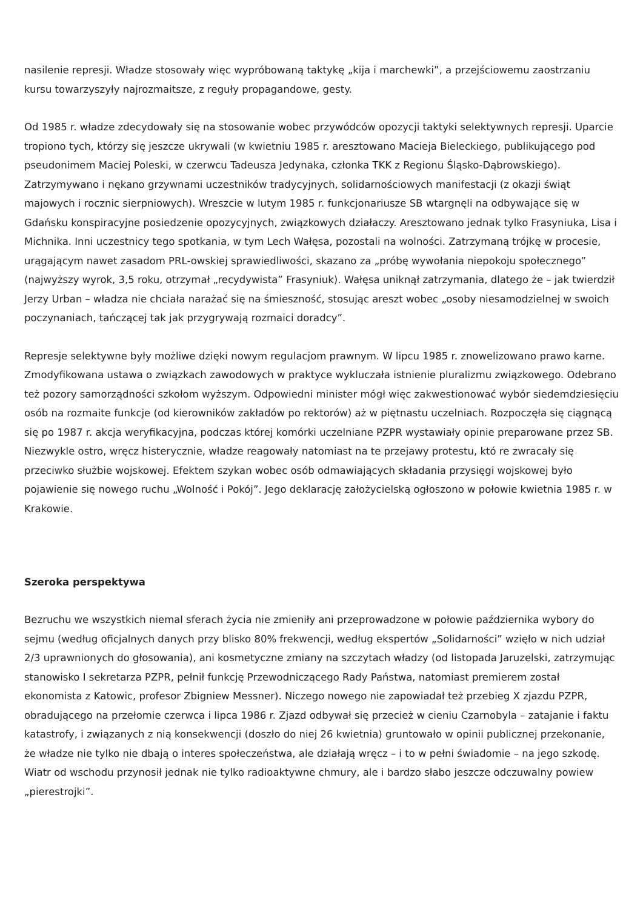nasilenie represji. Władze stosowały więc wypróbowaną taktykę „kija i marchewki”, a przejściowemu zaostrzaniu kursu towarzyszyły najrozmaitsze, z reguły propagandowe, gesty.
Od 1985 r. władze zdecydowały się na stosowanie wobec przywódców opozycji taktyki selektywnych represji. Uparcie tropiono tych, którzy się jeszcze ukrywali (w kwietniu 1985 r. aresztowano Macieja Bieleckiego, publikującego pod pseudonimem Maciej Poleski, w czerwcu Tadeusza Jedynaka, członka TKK z Regionu Śląsko-Dąbrowskiego). Zatrzymywano i nękano grzywnami uczestników tradycyjnych, solidarnościowych manifestacji (z okazji świąt majowych i rocznic sierpniowych). Wreszcie w lutym 1985 r. funkcjonariusze SB wtargnęli na odbywające się w Gdańsku konspiracyjne posiedzenie opozycyjnych, związkowych działaczy. Aresztowano jednak tylko Frasyniuka, Lisa i Michnika. Inni uczestnicy tego spotkania, w tym Lech Wałęsa, pozostali na wolności. Zatrzymaną trójkę w procesie, urągającym nawet zasadom PRL-owskiej sprawiedliwości, skazano za „próbę wywołania niepokoju społecznego” (najwyższy wyrok, 3,5 roku, otrzymał „recydywista” Frasyniuk). Wałęsa uniknął zatrzymania, dlatego że – jak twierdził Jerzy Urban – władza nie chciała narażać się na śmieszność, stosując areszt wobec „osoby niesamodzielnej w swoich poczynaniach, tańczącej tak jak przygrywają rozmaici doradcy”.
Represje selektywne były możliwe dzięki nowym regulacjom prawnym. W lipcu 1985 r. znowelizowano prawo karne. Zmodyfikowana ustawa o związkach zawodowych w praktyce wykluczała istnienie pluralizmu związkowego. Odebrano też pozory samorządności szkołom wyższym. Odpowiedni minister mógł więc zakwestionować wybór siedemdziesięciu osób na rozmaite funkcje (od kierowników zakładów po rektorów) aż w piętnastu uczelniach. Rozpoczęła się ciągnącą się po 1987 r. akcja weryfikacyjna, podczas której komórki uczelniane PZPR wystawiały opinie preparowane przez SB. Niezwykle ostro, wręcz histerycznie, władze reagowały natomiast na te przejawy protestu, któ re zwracały się przeciwko służbie wojskowej. Efektem szykan wobec osób odmawiających składania przysięgi wojskowej było pojawienie się nowego ruchu „Wolność i Pokój”. Jego deklarację założycielską ogłoszono w połowie kwietnia 1985 r. w Krakowie.
Szeroka perspektywa
Bezruchu we wszystkich niemal sferach życia nie zmieniły ani przeprowadzone w połowie października wybory do sejmu (według oficjalnych danych przy blisko 80% frekwencji, według ekspertów „Solidarności” wzięło w nich udział 2/3 uprawnionych do głosowania), ani kosmetyczne zmiany na szczytach władzy (od listopada Jaruzelski, zatrzymując stanowisko I sekretarza PZPR, pełnił funkcję Przewodniczącego Rady Państwa, natomiast premierem został ekonomista z Katowic, profesor Zbigniew Messner). Niczego nowego nie zapowiadał też przebieg X zjazdu PZPR, obradującego na przełomie czerwca i lipca 1986 r. Zjazd odbywał się przecież w cieniu Czarnobyla – zatajanie i faktu katastrofy, i związanych z nią konsekwencji (doszło do niej 26 kwietnia) gruntowało w opinii publicznej przekonanie, że władze nie tylko nie dbają o interes społeczeństwa, ale działają wręcz – i to w pełni świadomie – na jego szkodę. Wiatr od wschodu przynosił jednak nie tylko radioaktywne chmury, ale i bardzo słabo jeszcze odczuwalny powiew „pierestrojki”.